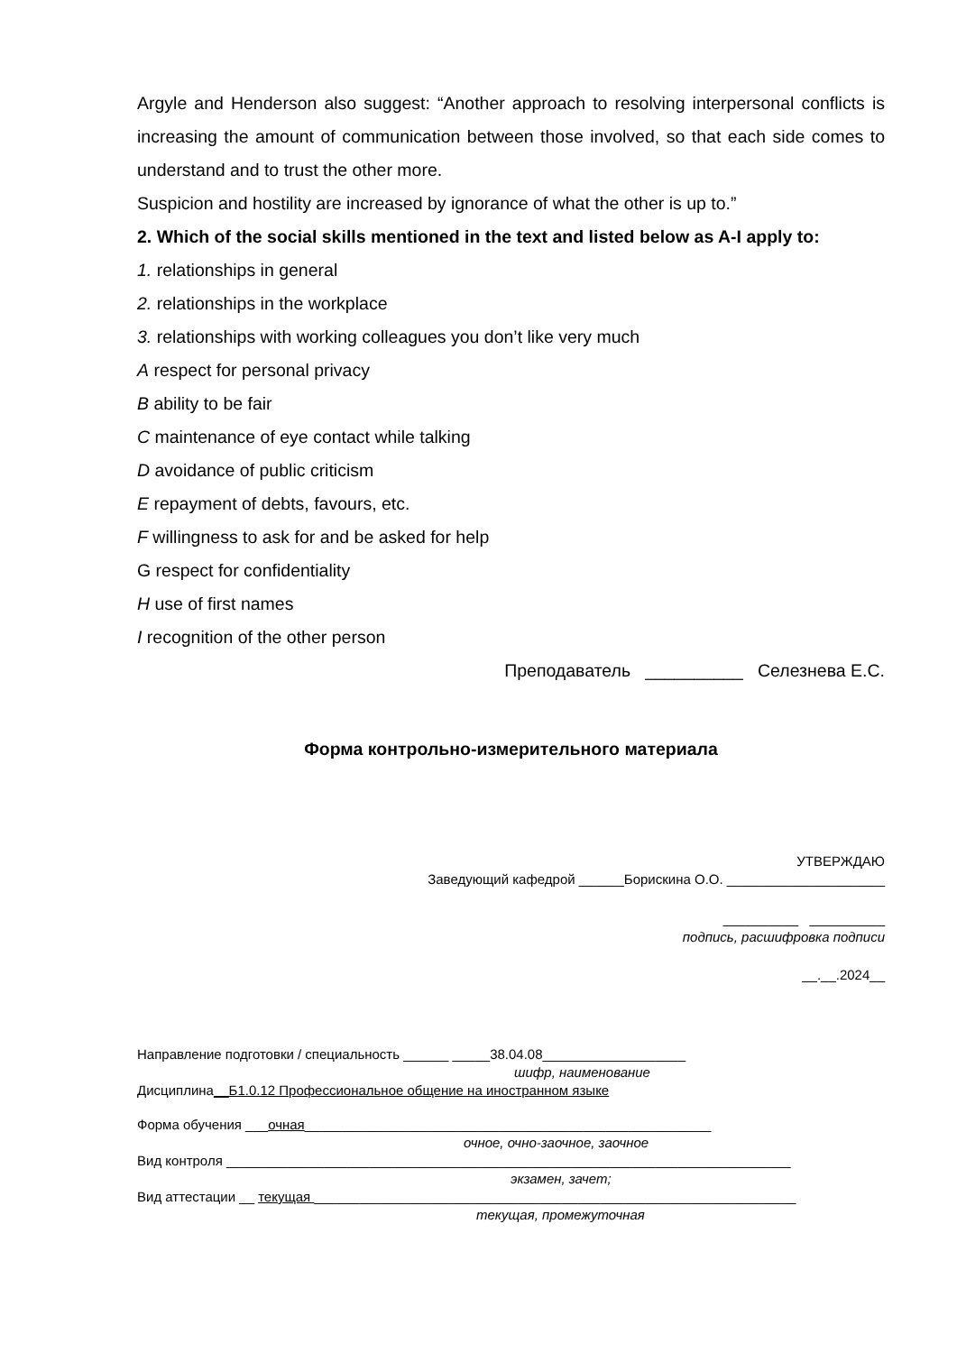Argyle and Henderson also suggest: “Another approach to resolving interpersonal conflicts is increasing the amount of communication between those involved, so that each side comes to understand and to trust the other more.
Suspicion and hostility are increased by ignorance of what the other is up to.”
2. Which of the social skills mentioned in the text and listed below as A-I apply to:
1. relationships in general
2. relationships in the workplace
3. relationships with working colleagues you don’t like very much
A respect for personal privacy
B ability to be fair
C maintenance of eye contact while talking
D avoidance of public criticism
E repayment of debts, favours, etc.
F willingness to ask for and be asked for help
G respect for confidentiality
H use of first names
I recognition of the other person
Преподаватель __________ Селезнева Е.С.
Форма контрольно-измерительного материала
УТВЕРЖДАЮ
Заведующий кафедрой ______Борискина О.О. _____________________
__________ __________
подпись, расшифровка подписи
__.__.2024__
Направление подготовки / специальность ______ _____38.04.08___________________
шифр, наименование
Дисциплина__Б1.0.12 Профессиональное общение на иностранном языке
Форма обучения ___очная______________________________________________________
очное, очно-заочное, заочное
Вид контроля ___________________________________________________________________________
экзамен, зачет;
Вид аттестации __ текущая ________________________________________________________________
текущая, промежуточная